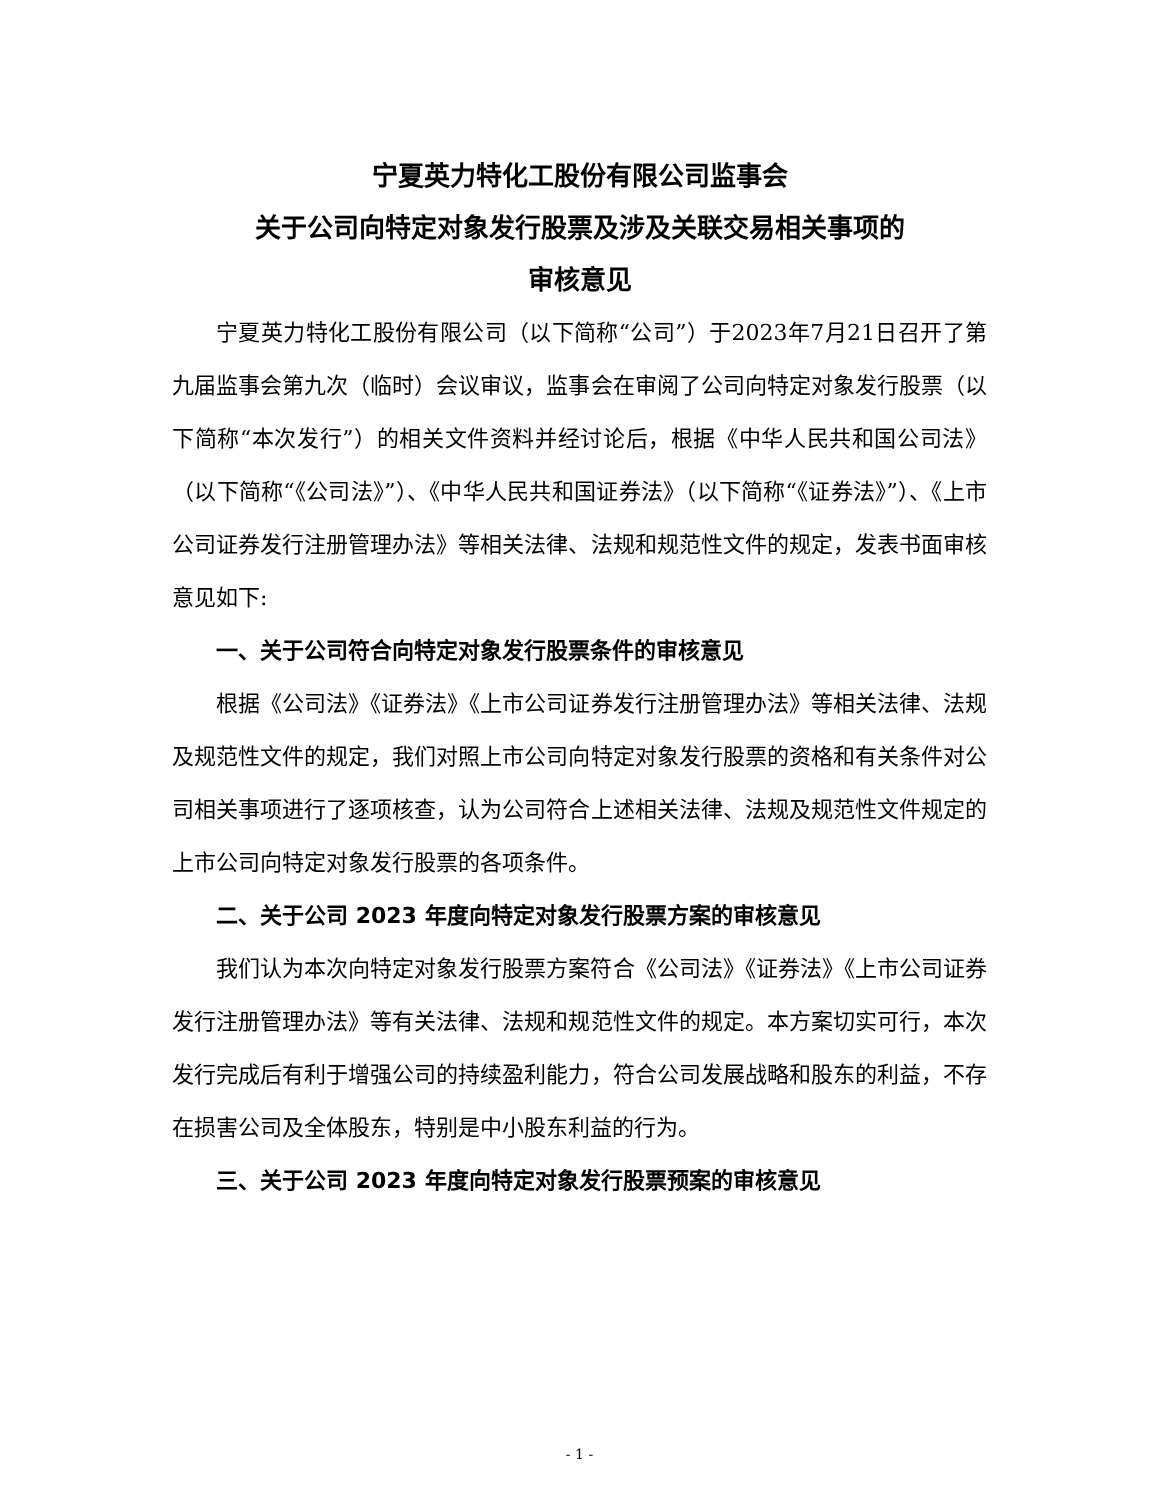宁夏英力特化工股份有限公司监事会
关于公司向特定对象发行股票及涉及关联交易相关事项的
审核意见
宁夏英力特化工股份有限公司（以下简称“公司”）于2023年7月21日召开了第九届监事会第九次（临时）会议审议，监事会在审阅了公司向特定对象发行股票（以下简称“本次发行”）的相关文件资料并经讨论后，根据《中华人民共和国公司法》（以下简称“《公司法》”）、《中华人民共和国证券法》（以下简称“《证券法》”）、《上市公司证券发行注册管理办法》等相关法律、法规和规范性文件的规定，发表书面审核意见如下:
一、关于公司符合向特定对象发行股票条件的审核意见
根据《公司法》《证券法》《上市公司证券发行注册管理办法》等相关法律、法规及规范性文件的规定，我们对照上市公司向特定对象发行股票的资格和有关条件对公司相关事项进行了逐项核查，认为公司符合上述相关法律、法规及规范性文件规定的上市公司向特定对象发行股票的各项条件。
二、关于公司 2023 年度向特定对象发行股票方案的审核意见
我们认为本次向特定对象发行股票方案符合《公司法》《证券法》《上市公司证券发行注册管理办法》等有关法律、法规和规范性文件的规定。本方案切实可行，本次发行完成后有利于增强公司的持续盈利能力，符合公司发展战略和股东的利益，不存在损害公司及全体股东，特别是中小股东利益的行为。
三、关于公司 2023 年度向特定对象发行股票预案的审核意见
- 1 -